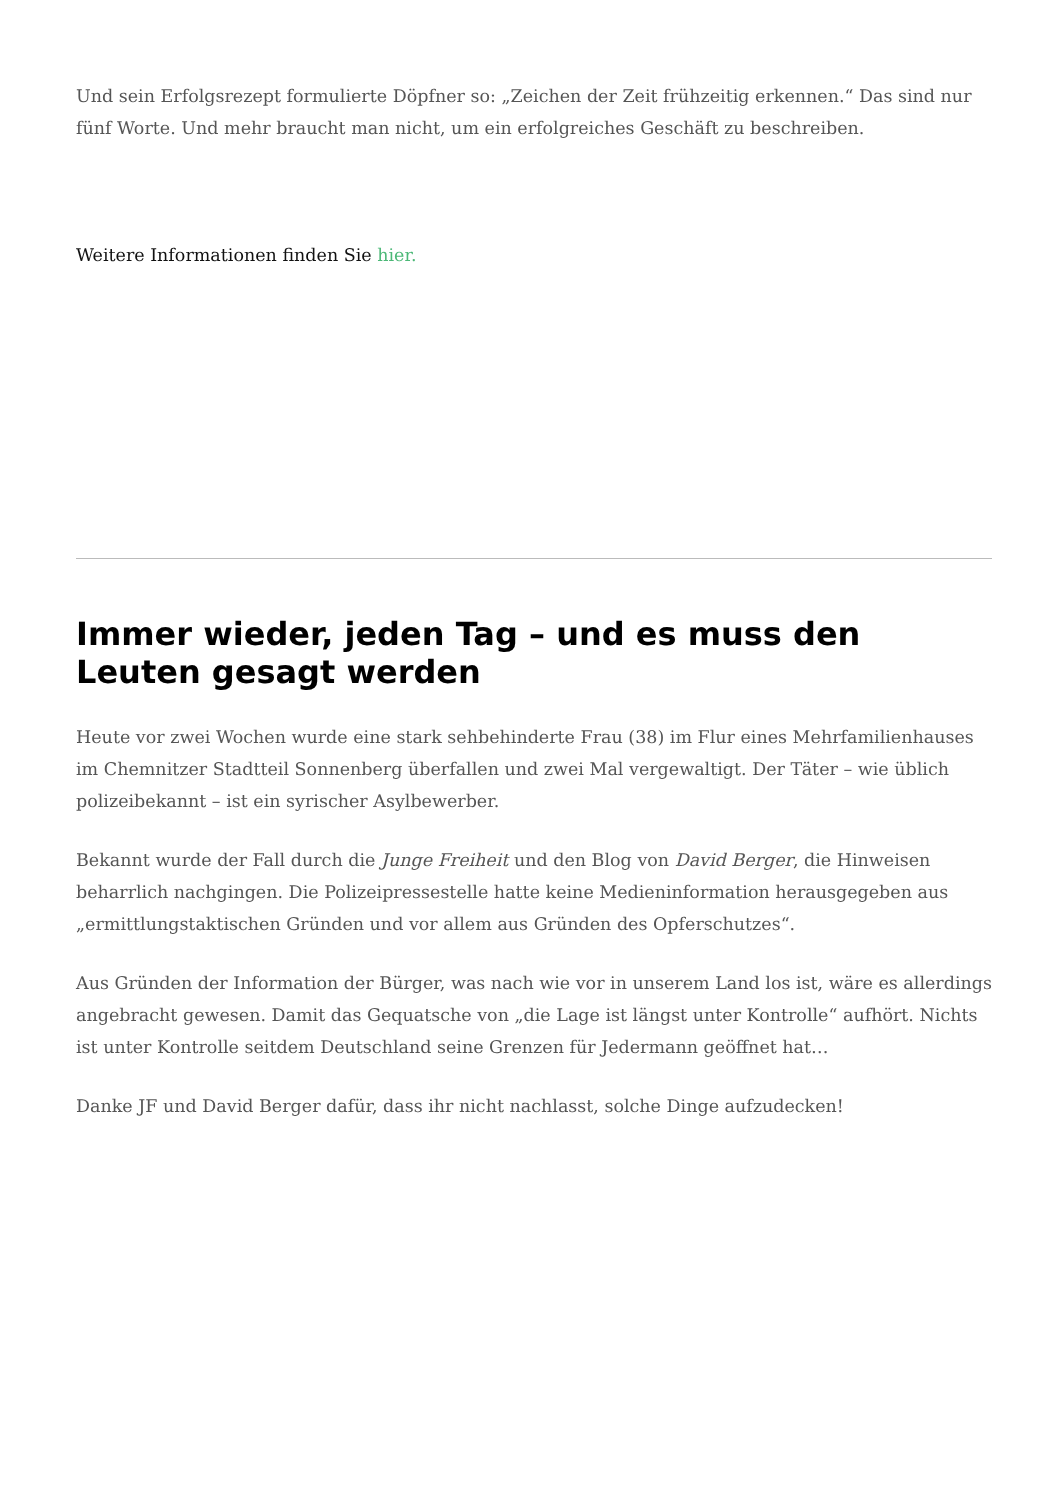Und sein Erfolgsrezept formulierte Döpfner so: „Zeichen der Zeit frühzeitig erkennen.“ Das sind nur fünf Worte. Und mehr braucht man nicht, um ein erfolgreiches Geschäft zu beschreiben.
Weitere Informationen finden Sie hier.
Immer wieder, jeden Tag – und es muss den Leuten gesagt werden
Heute vor zwei Wochen wurde eine stark sehbehinderte Frau (38) im Flur eines Mehrfamilienhauses im Chemnitzer Stadtteil Sonnenberg überfallen und zwei Mal vergewaltigt. Der Täter – wie üblich polizeibekannt – ist ein syrischer Asylbewerber.
Bekannt wurde der Fall durch die Junge Freiheit und den Blog von David Berger, die Hinweisen beharrlich nachgingen. Die Polizeipressestelle hatte keine Medieninformation herausgegeben aus „ermittlungstaktischen Gründen und vor allem aus Gründen des Opferschutzes“.
Aus Gründen der Information der Bürger, was nach wie vor in unserem Land los ist, wäre es allerdings angebracht gewesen. Damit das Gequatsche von „die Lage ist längst unter Kontrolle“ aufhört. Nichts ist unter Kontrolle seitdem Deutschland seine Grenzen für Jedermann geöffnet hat…
Danke JF und David Berger dafür, dass ihr nicht nachlasst, solche Dinge aufzudecken!